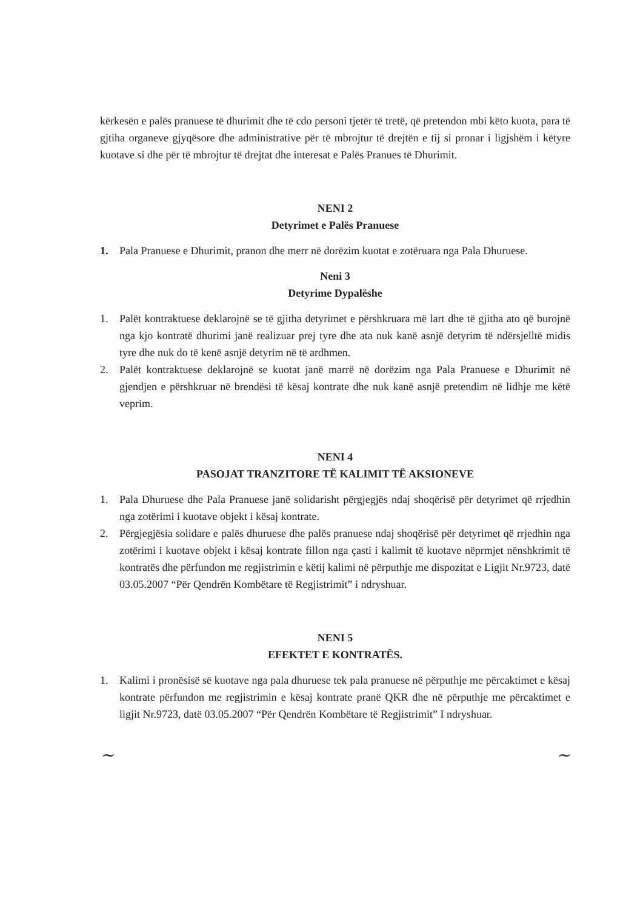kërkesën e palës pranuese të dhurimit dhe të cdo personi tjetër të tretë, që pretendon mbi këto kuota, para të gjtiha organeve gjyqësore dhe administrative për të mbrojtur të drejtën e tij si pronar i ligjshëm i këtyre kuotave si dhe për të mbrojtur të drejtat dhe interesat e Palës Pranues të Dhurimit.
NENI 2
Detyrimet e Palës Pranuese
1. Pala Pranuese e Dhurimit, pranon dhe merr në dorëzim kuotat e zotëruara nga Pala Dhuruese.
Neni 3
Detyrime Dypalëshe
1. Palët kontraktuese deklarojnë se të gjitha detyrimet e përshkruara më lart dhe të gjitha ato që burojnë nga kjo kontratë dhurimi janë realizuar prej tyre dhe ata nuk kanë asnjë detyrim të ndërsjelltë midis tyre dhe nuk do të kenë asnjë detyrim në të ardhmen.
2. Palët kontraktuese deklarojnë se kuotat janë marrë në dorëzim nga Pala Pranuese e Dhurimit në gjendjen e përshkruar në brendësi të kësaj kontrate dhe nuk kanë asnjë pretendim në lidhje me këtë veprim.
NENI 4
PASOJAT TRANZITORE TË KALIMIT TË AKSIONEVE
1. Pala Dhuruese dhe Pala Pranuese janë solidarisht përgjegjës ndaj shoqërisë për detyrimet që rrjedhin nga zotërimi i kuotave objekt i kësaj kontrate.
2. Përgjegjësia solidare e palës dhuruese dhe palës pranuese ndaj shoqërisë për detyrimet që rrjedhin nga zotërimi i kuotave objekt i kësaj kontrate fillon nga çasti i kalimit të kuotave nëprmjet nënshkrimit të kontratës dhe përfundon me regjistrimin e këtij kalimi në përputhje me dispozitat e Ligjit Nr.9723, datë 03.05.2007 “Për Qendrën Kombëtare të Regjistrimit” i ndryshuar.
NENI 5
EFEKTET E KONTRATËS.
1. Kalimi i pronësisë së kuotave nga pala dhuruese tek pala pranuese në përputhje me përcaktimet e kësaj kontrate përfundon me regjistrimin e kësaj kontrate pranë QKR dhe në përputhje me përcaktimet e ligjit Nr.9723, datë 03.05.2007 “Për Qendrën Kombëtare të Regjistrimit” I ndryshuar.
~ ~